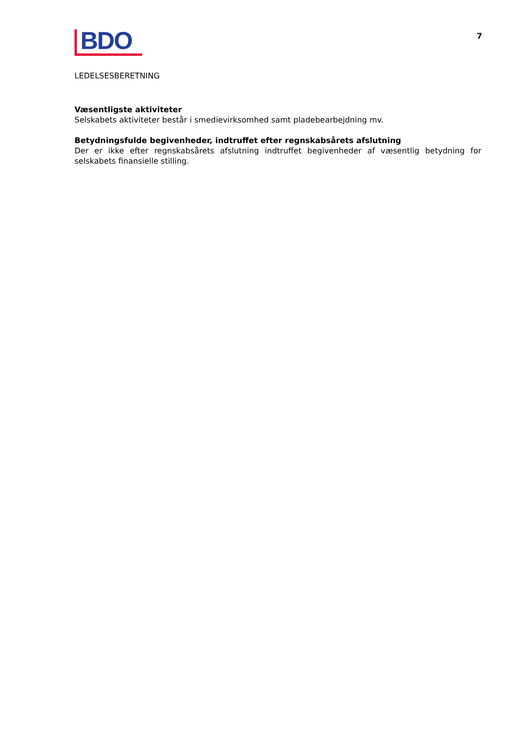BDO
7
LEDELSESBERETNING
Væsentligste aktiviteter
Selskabets aktiviteter består i smedievirksomhed samt pladebearbejdning mv.
Betydningsfulde begivenheder, indtruffet efter regnskabsårets afslutning
Der er ikke efter regnskabsårets afslutning indtruffet begivenheder af væsentlig betydning for selskabets finansielle stilling.